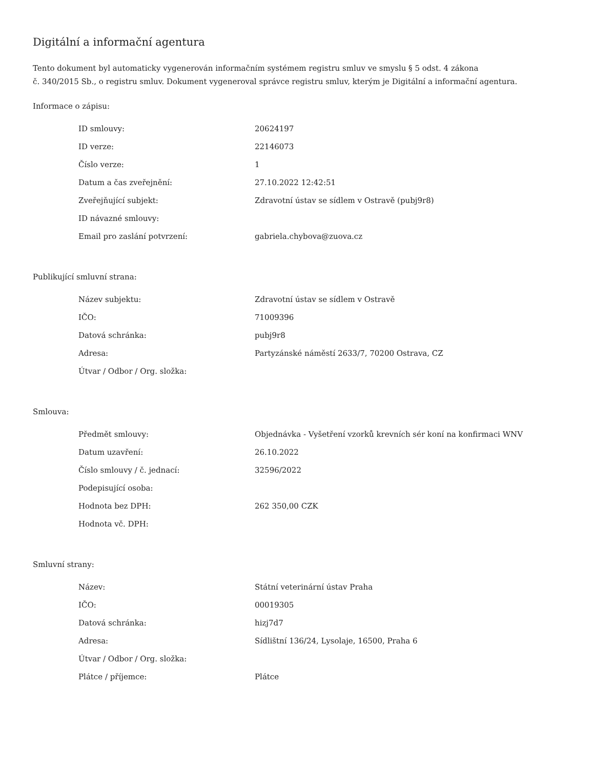Digitální a informační agentura
Tento dokument byl automaticky vygenerován informačním systémem registru smluv ve smyslu § 5 odst. 4 zákona
č. 340/2015 Sb., o registru smluv. Dokument vygeneroval správce registru smluv, kterým je Digitální a informační agentura.
Informace o zápisu:
| ID smlouvy: | 20624197 |
| ID verze: | 22146073 |
| Číslo verze: | 1 |
| Datum a čas zveřejnění: | 27.10.2022 12:42:51 |
| Zveřejňující subjekt: | Zdravotní ústav se sídlem v Ostravě (pubj9r8) |
| ID návazné smlouvy: | |
| Email pro zaslání potvrzení: | gabriela.chybova@zuova.cz |
Publikující smluvní strana:
| Název subjektu: | Zdravotní ústav se sídlem v Ostravě |
| IČO: | 71009396 |
| Datová schránka: | pubj9r8 |
| Adresa: | Partyzánské náměstí 2633/7, 70200 Ostrava, CZ |
| Útvar / Odbor / Org. složka: | |
Smlouva:
| Předmět smlouvy: | Objednávka - Vyšetření vzorků krevních sér koní na konfirmaci WNV |
| Datum uzavření: | 26.10.2022 |
| Číslo smlouvy / č. jednací: | 32596/2022 |
| Podepisující osoba: | |
| Hodnota bez DPH: | 262 350,00 CZK |
| Hodnota vč. DPH: | |
Smluvní strany:
| Název: | Státní veterinární ústav Praha |
| IČO: | 00019305 |
| Datová schránka: | hizj7d7 |
| Adresa: | Sídlištní 136/24, Lysolaje, 16500, Praha 6 |
| Útvar / Odbor / Org. složka: | |
| Plátce / příjemce: | Plátce |